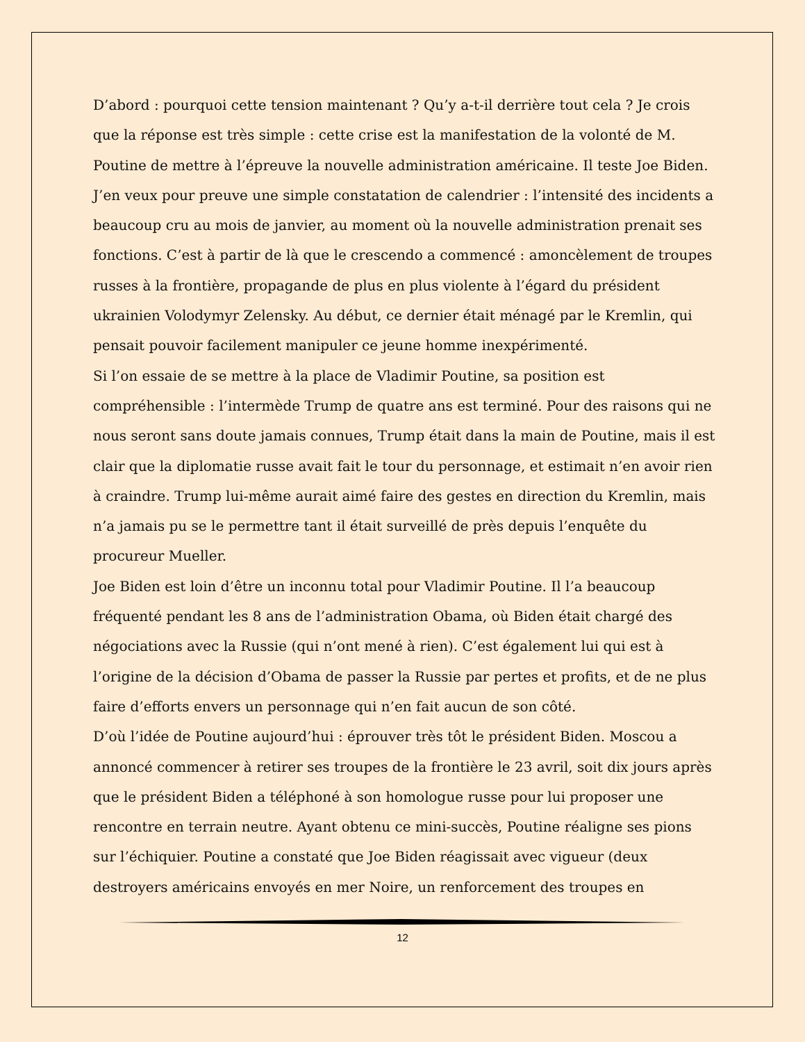D’abord : pourquoi cette tension maintenant ? Qu’y a-t-il derrière tout cela ? Je crois que la réponse est très simple : cette crise est la manifestation de la volonté de M. Poutine de mettre à l’épreuve la nouvelle administration américaine. Il teste Joe Biden. J’en veux pour preuve une simple constatation de calendrier : l’intensité des incidents a beaucoup cru au mois de janvier, au moment où la nouvelle administration prenait ses fonctions. C’est à partir de là que le crescendo a commencé : amoncèlement de troupes russes à la frontière, propagande de plus en plus violente à l’égard du président ukrainien Volodymyr Zelensky. Au début, ce dernier était ménagé par le Kremlin, qui pensait pouvoir facilement manipuler ce jeune homme inexpérimenté.
Si l’on essaie de se mettre à la place de Vladimir Poutine, sa position est compréhensible : l’intermède Trump de quatre ans est terminé. Pour des raisons qui ne nous seront sans doute jamais connues, Trump était dans la main de Poutine, mais il est clair que la diplomatie russe avait fait le tour du personnage, et estimait n’en avoir rien à craindre. Trump lui-même aurait aimé faire des gestes en direction du Kremlin, mais n’a jamais pu se le permettre tant il était surveillé de près depuis l’enquête du procureur Mueller.
Joe Biden est loin d’être un inconnu total pour Vladimir Poutine. Il l’a beaucoup fréquenté pendant les 8 ans de l’administration Obama, où Biden était chargé des négociations avec la Russie (qui n’ont mené à rien). C’est également lui qui est à l’origine de la décision d’Obama de passer la Russie par pertes et profits, et de ne plus faire d’efforts envers un personnage qui n’en fait aucun de son côté.
D’où l’idée de Poutine aujourd’hui : éprouver très tôt le président Biden. Moscou a annoncé commencer à retirer ses troupes de la frontière le 23 avril, soit dix jours après que le président Biden a téléphoné à son homologue russe pour lui proposer une rencontre en terrain neutre. Ayant obtenu ce mini-succès, Poutine réaligne ses pions sur l’échiquier. Poutine a constaté que Joe Biden réagissait avec vigueur (deux destroyers américains envoyés en mer Noire, un renforcement des troupes en
12